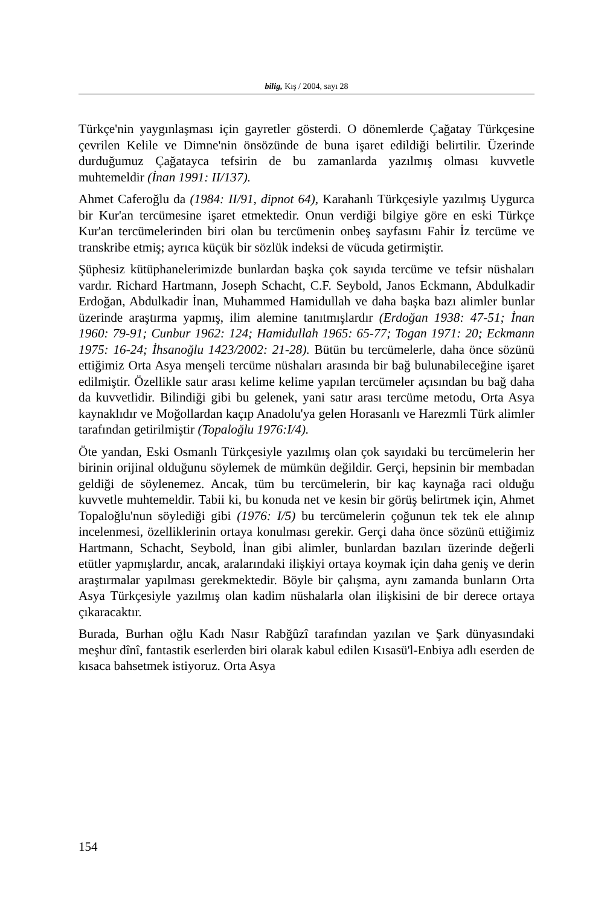bilig, Kış / 2004, sayı 28
Türkçe'nin yaygınlaşması için gayretler gösterdi. O dönemlerde Çağatay Türkçesine çevrilen Kelile ve Dimne'nin önsözünde de buna işaret edildiği belirtilir. Üzerinde durduğumuz Çağatayca tefsirin de bu zamanlarda yazılmış olması kuvvetle muhtemeldir (İnan 1991: II/137).
Ahmet Caferoğlu da (1984: II/91, dipnot 64), Karahanlı Türkçesiyle yazılmış Uygurca bir Kur'an tercümesine işaret etmektedir. Onun verdiği bilgiye göre en eski Türkçe Kur'an tercümelerinden biri olan bu tercümenin onbeş sayfasını Fahir İz tercüme ve transkribe etmiş; ayrıca küçük bir sözlük indeksi de vücuda getirmiştir.
Şüphesiz kütüphanelerimizde bunlardan başka çok sayıda tercüme ve tefsir nüshaları vardır. Richard Hartmann, Joseph Schacht, C.F. Seybold, Janos Eckmann, Abdulkadir Erdoğan, Abdulkadir İnan, Muhammed Hamidullah ve daha başka bazı alimler bunlar üzerinde araştırma yapmış, ilim alemine tanıtmışlardır (Erdoğan 1938: 47-51; İnan 1960: 79-91; Cunbur 1962: 124; Hamidullah 1965: 65-77; Togan 1971: 20; Eckmann 1975: 16-24; İhsanoğlu 1423/2002: 21-28). Bütün bu tercümelerle, daha önce sözünü ettiğimiz Orta Asya menşeli tercüme nüshaları arasında bir bağ bulunabileceğine işaret edilmiştir. Özellikle satır arası kelime kelime yapılan tercümeler açısından bu bağ daha da kuvvetlidir. Bilindiği gibi bu gelenek, yani satır arası tercüme metodu, Orta Asya kaynaklıdır ve Moğollardan kaçıp Anadolu'ya gelen Horasanlı ve Harezmli Türk alimler tarafından getirilmiştir (Topaloğlu 1976:I/4).
Öte yandan, Eski Osmanlı Türkçesiyle yazılmış olan çok sayıdaki bu tercümelerin her birinin orijinal olduğunu söylemek de mümkün değildir. Gerçi, hepsinin bir membadan geldiği de söylenemez. Ancak, tüm bu tercümelerin, bir kaç kaynağa raci olduğu kuvvetle muhtemeldir. Tabii ki, bu konuda net ve kesin bir görüş belirtmek için, Ahmet Topaloğlu'nun söylediği gibi (1976: I/5) bu tercümelerin çoğunun tek tek ele alınıp incelenmesi, özelliklerinin ortaya konulması gerekir. Gerçi daha önce sözünü ettiğimiz Hartmann, Schacht, Seybold, İnan gibi alimler, bunlardan bazıları üzerinde değerli etütler yapmışlardır, ancak, aralarındaki ilişkiyi ortaya koymak için daha geniş ve derin araştırmalar yapılması gerekmektedir. Böyle bir çalışma, aynı zamanda bunların Orta Asya Türkçesiyle yazılmış olan kadim nüshalarla olan ilişkisini de bir derece ortaya çıkaracaktır.
Burada, Burhan oğlu Kadı Nasır Rabğûzî tarafından yazılan ve Şark dünyasındaki meşhur dînî, fantastik eserlerden biri olarak kabul edilen Kısasü'l-Enbiya adlı eserden de kısaca bahsetmek istiyoruz. Orta Asya
154